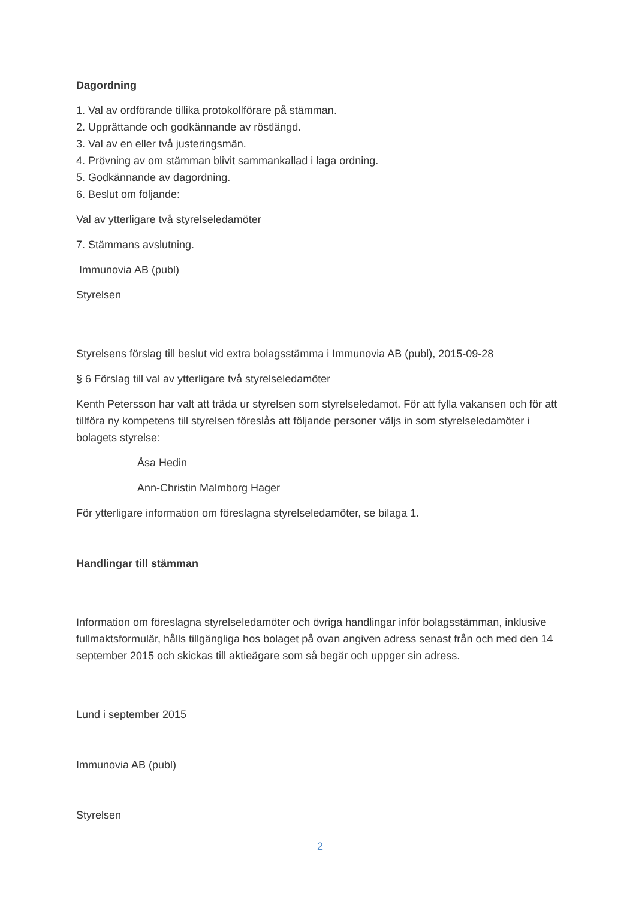Dagordning
1. Val av ordförande tillika protokollförare på stämman.
2. Upprättande och godkännande av röstlängd.
3. Val av en eller två justeringsmän.
4. Prövning av om stämman blivit sammankallad i laga ordning.
5. Godkännande av dagordning.
6. Beslut om följande:
Val av ytterligare två styrelseledamöter
7. Stämmans avslutning.
Immunovia AB (publ)
Styrelsen
Styrelsens förslag till beslut vid extra bolagsstämma i Immunovia AB (publ), 2015-09-28
§ 6 Förslag till val av ytterligare två styrelseledamöter
Kenth Petersson har valt att träda ur styrelsen som styrelseledamot. För att fylla vakansen och för att tillföra ny kompetens till styrelsen föreslås att följande personer väljs in som styrelseledamöter i bolagets styrelse:
Åsa Hedin
Ann-Christin Malmborg Hager
För ytterligare information om föreslagna styrelseledamöter, se bilaga 1.
Handlingar till stämman
Information om föreslagna styrelseledamöter och övriga handlingar inför bolagsstämman, inklusive fullmaktsformulär, hålls tillgängliga hos bolaget på ovan angiven adress senast från och med den 14 september 2015 och skickas till aktieägare som så begär och uppger sin adress.
Lund i september 2015
Immunovia AB (publ)
Styrelsen
2